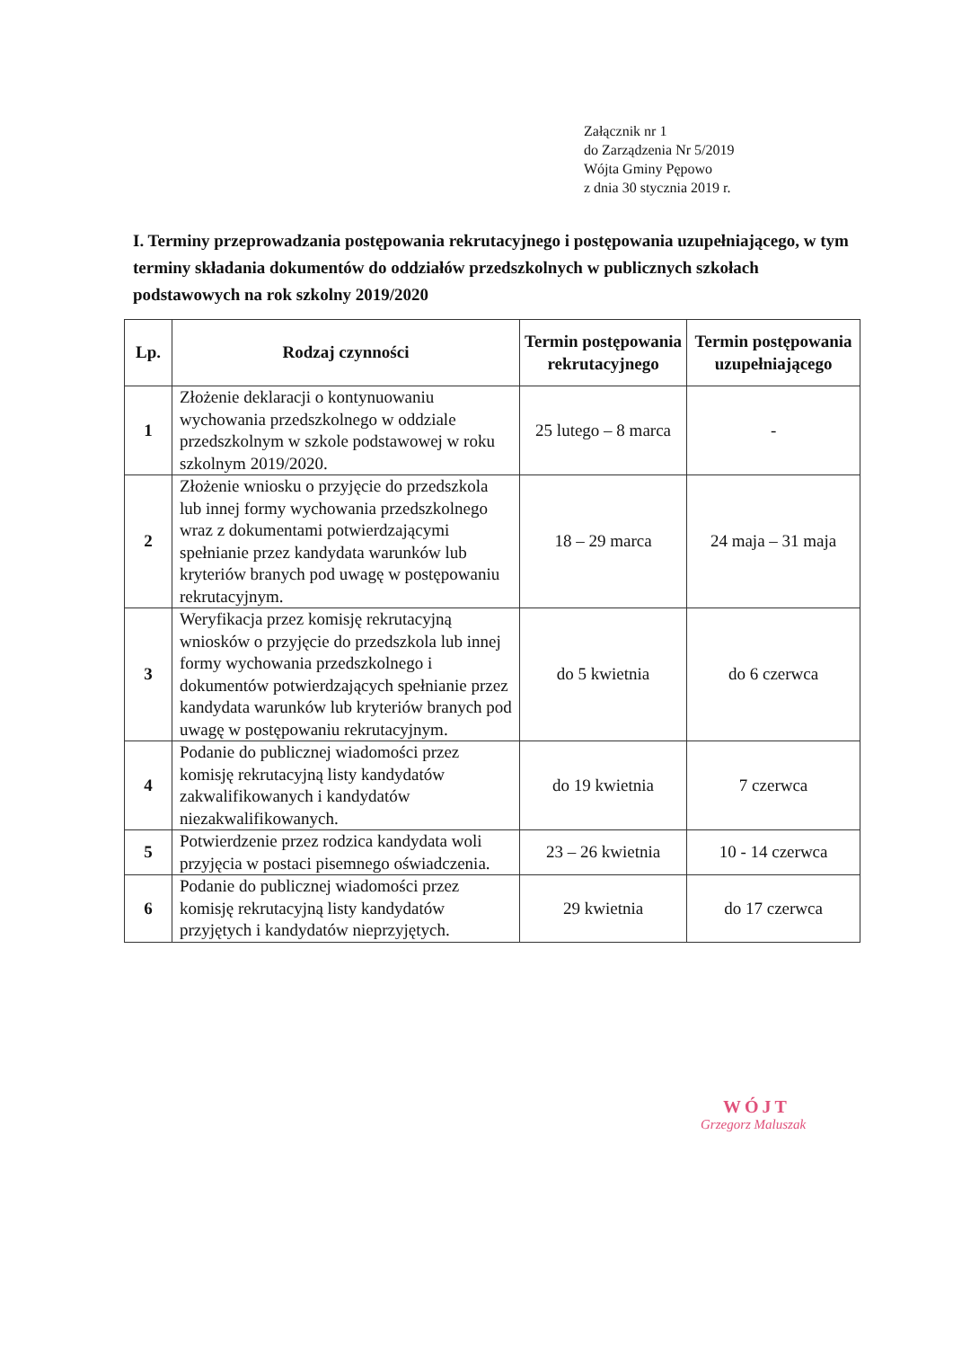Załącznik nr 1
do Zarządzenia Nr 5/2019
Wójta Gminy Pępowo
z dnia 30 stycznia 2019 r.
I. Terminy przeprowadzania postępowania rekrutacyjnego i postępowania uzupełniającego, w tym terminy składania dokumentów do oddziałów przedszkolnych w publicznych szkołach podstawowych na rok szkolny 2019/2020
| Lp. | Rodzaj czynności | Termin postępowania rekrutacyjnego | Termin postępowania uzupełniającego |
| --- | --- | --- | --- |
| 1 | Złożenie deklaracji o kontynuowaniu wychowania przedszkolnego w oddziale przedszkolnym w szkole podstawowej w roku szkolnym 2019/2020. | 25 lutego – 8 marca | - |
| 2 | Złożenie wniosku o przyjęcie do przedszkola lub innej formy wychowania przedszkolnego wraz z dokumentami potwierdzającymi spełnianie przez kandydata warunków lub kryteriów branych pod uwagę w postępowaniu rekrutacyjnym. | 18 – 29 marca | 24 maja – 31 maja |
| 3 | Weryfikacja przez komisję rekrutacyjną wniosków o przyjęcie do przedszkola lub innej formy wychowania przedszkolnego i dokumentów potwierdzających spełnianie przez kandydata warunków lub kryteriów branych pod uwagę w postępowaniu rekrutacyjnym. | do 5 kwietnia | do 6 czerwca |
| 4 | Podanie do publicznej wiadomości przez komisję rekrutacyjną listy kandydatów zakwalifikowanych i kandydatów niezakwalifikowanych. | do 19 kwietnia | 7 czerwca |
| 5 | Potwierdzenie przez rodzica kandydata woli przyjęcia w postaci pisemnego oświadczenia. | 23 – 26 kwietnia | 10 - 14 czerwca |
| 6 | Podanie do publicznej wiadomości przez komisję rekrutacyjną listy kandydatów przyjętych i kandydatów nieprzyjętych. | 29 kwietnia | do 17 czerwca |
WÓJT
Grzegorz Maluszak